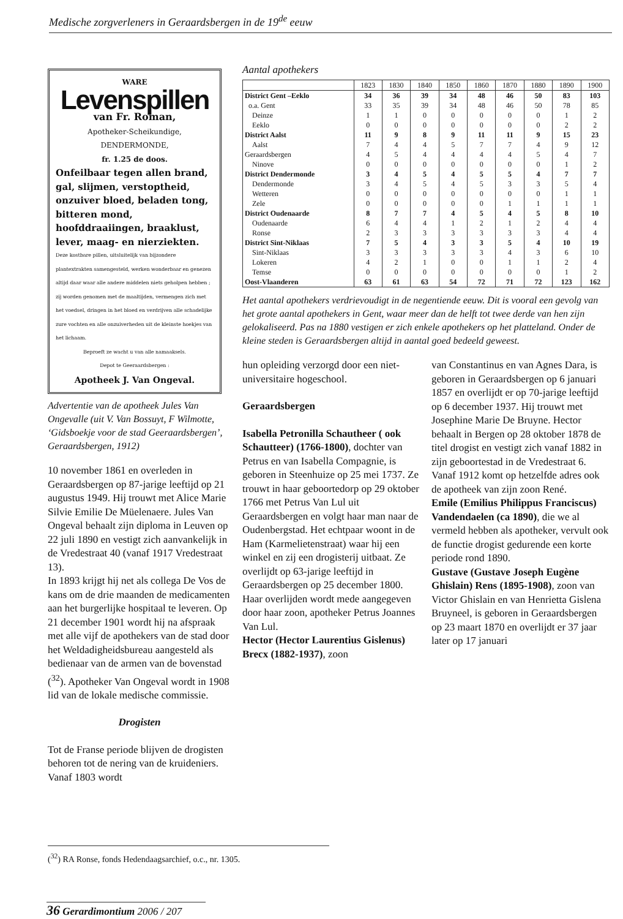Medische zorgverleners in Geraardsbergen in de 19<sup>de</sup> eeuw
WARE
Levenspillen
van Fr. Roman,
Apotheker-Scheikundige, DENDERMONDE,
fr. 1.25 de doos.
Onfeilbaar tegen allen brand, gal, slijmen, verstoptheid, onzuiver bloed, beladen tong, bitteren mond, hoofddraaiingen, braaklust, lever, maag- en nierziekten.
Deze kostbare pillen, uitsluitelijk van bijzondere plantextrakten samengesteld, werken wonderbaar en genezen altijd daar waar alle andere middelen niets geholpen hebben ; zij worden genomen met de maaltijden, vermengen zich met het voedsel, dringen in het bloed en verdrijven alle schadelijke zure vochten en alle onzuiverheden uit de kleinste hoekjes van het lichaam.
Beproeft ze wacht u van alle namaaksels.
Depot te Geeraardsbergen :
Apotheek J. Van Ongeval.
Advertentie van de apotheek Jules Van Ongevalle (uit V. Van Bossuyt, F Wilmotte, ‘Gidsboekje voor de stad Geeraardsbergen’, Geraardsbergen, 1912)
10 november 1861 en overleden in Geraardsbergen op 87-jarige leeftijd op 21 augustus 1949. Hij trouwt met Alice Marie Silvie Emilie De Müelenaere. Jules Van Ongeval behaalt zijn diploma in Leuven op 22 juli 1890 en vestigt zich aanvankelijk in de Vredestraat 40 (vanaf 1917 Vredestraat 13).
In 1893 krijgt hij net als collega De Vos de kans om de drie maanden de medicamenten aan het burgerlijke hospitaal te leveren. Op 21 december 1901 wordt hij na afspraak met alle vijf de apothekers van de stad door het Weldadigheidsbureau aangesteld als bedienaar van de armen van de bovenstad (<sup>32</sup>). Apotheker Van Ongeval wordt in 1908 lid van de lokale medische commissie.
Drogisten
Tot de Franse periode blijven de drogisten behoren tot de nering van de kruideniers. Vanaf 1803 wordt
Aantal apothekers
| | 1823 | 1830 | 1840 | 1850 | 1860 | 1870 | 1880 | 1890 | 1900 |
| --- | --- | --- | --- | --- | --- | --- | --- | --- | --- |
| District Gent –Eeklo | 34 | 36 | 39 | 34 | 48 | 46 | 50 | 83 | 103 |
| o.a. Gent | 33 | 35 | 39 | 34 | 48 | 46 | 50 | 78 | 85 |
| Deinze | 1 | 1 | 0 | 0 | 0 | 0 | 0 | 1 | 2 |
| Eeklo | 0 | 0 | 0 | 0 | 0 | 0 | 0 | 2 | 2 |
| District Aalst | 11 | 9 | 8 | 9 | 11 | 11 | 9 | 15 | 23 |
| Aalst | 7 | 4 | 4 | 5 | 7 | 7 | 4 | 9 | 12 |
| Geraardsbergen | 4 | 5 | 4 | 4 | 4 | 4 | 5 | 4 | 7 |
| Ninove | 0 | 0 | 0 | 0 | 0 | 0 | 0 | 1 | 2 |
| District Dendermonde | 3 | 4 | 5 | 4 | 5 | 5 | 4 | 7 | 7 |
| Dendermonde | 3 | 4 | 5 | 4 | 5 | 3 | 3 | 5 | 4 |
| Wetteren | 0 | 0 | 0 | 0 | 0 | 0 | 0 | 1 | 1 |
| Zele | 0 | 0 | 0 | 0 | 0 | 1 | 1 | 1 | 1 |
| District Oudenaarde | 8 | 7 | 7 | 4 | 5 | 4 | 5 | 8 | 10 |
| Oudenaarde | 6 | 4 | 4 | 1 | 2 | 1 | 2 | 4 | 4 |
| Ronse | 2 | 3 | 3 | 3 | 3 | 3 | 3 | 4 | 4 |
| District Sint-Niklaas | 7 | 5 | 4 | 3 | 3 | 5 | 4 | 10 | 19 |
| Sint-Niklaas | 3 | 3 | 3 | 3 | 3 | 4 | 3 | 6 | 10 |
| Lokeren | 4 | 2 | 1 | 0 | 0 | 1 | 1 | 2 | 4 |
| Temse | 0 | 0 | 0 | 0 | 0 | 0 | 0 | 1 | 2 |
| Oost-Vlaanderen | 63 | 61 | 63 | 54 | 72 | 71 | 72 | 123 | 162 |
Het aantal apothekers verdrievoudigt in de negentiende eeuw. Dit is vooral een gevolg van het grote aantal apothekers in Gent, waar meer dan de helft tot twee derde van hen zijn gelokaliseerd. Pas na 1880 vestigen er zich enkele apothekers op het platteland. Onder de kleine steden is Geraardsbergen altijd in aantal goed bedeeld geweest.
hun opleiding verzorgd door een niet-universitaire hogeschool.
Geraardsbergen
Isabella Petronilla Schautheer ( ook Schautteer) (1766-1800), dochter van Petrus en van Isabella Compagnie, is geboren in Steenhuize op 25 mei 1737. Ze trouwt in haar geboortedorp op 29 oktober 1766 met Petrus Van Lul uit Geraardsbergen en volgt haar man naar de Oudenbergstad. Het echtpaar woont in de Ham (Karmelietenstraat) waar hij een winkel en zij een drogisterij uitbaat. Ze overlijdt op 63-jarige leeftijd in Geraardsbergen op 25 december 1800. Haar overlijden wordt mede aangegeven door haar zoon, apotheker Petrus Joannes Van Lul.
Hector (Hector Laurentius Gislenus) Brecx (1882-1937), zoon
van Constantinus en van Agnes Dara, is geboren in Geraardsbergen op 6 januari 1857 en overlijdt er op 70-jarige leeftijd op 6 december 1937. Hij trouwt met Josephine Marie De Bruyne. Hector behaalt in Bergen op 28 oktober 1878 de titel drogist en vestigt zich vanaf 1882 in zijn geboortestad in de Vredestraat 6. Vanaf 1912 komt op hetzelfde adres ook de apotheek van zijn zoon René.
Emile (Emilius Philippus Franciscus) Vandendaelen (ca 1890), die we al vermeld hebben als apotheker, vervult ook de functie drogist gedurende een korte periode rond 1890.
Gustave (Gustave Joseph Eugène Ghislain) Rens (1895-1908), zoon van Victor Ghislain en van Henrietta Gislena Bruyneel, is geboren in Geraardsbergen op 23 maart 1870 en overlijdt er 37 jaar later op 17 januari
(<sup>32</sup>) RA Ronse, fonds Hedendaagsarchief, o.c., nr. 1305.
36 Gerardimontium 2006 / 207